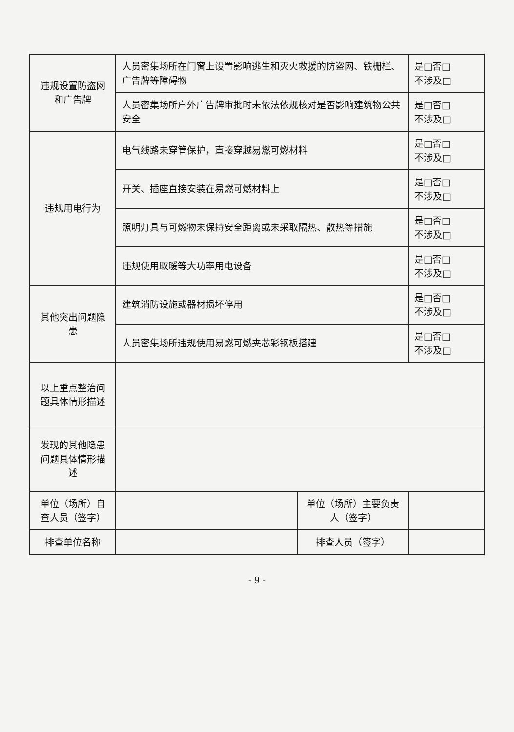| 违规设置防盗网和广告牌 | 人员密集场所在门窗上设置影响逃生和灭火救援的防盗网、铁栅栏、广告牌等障碍物 | | 是□否□ 不涉及□ |
| | 人员密集场所户外广告牌审批时未依法依规核对是否影响建筑物公共安全 | | 是□否□ 不涉及□ |
| 违规用电行为 | 电气线路未穿管保护，直接穿越易燃可燃材料 | | 是□否□ 不涉及□ |
| | 开关、插座直接安装在易燃可燃材料上 | | 是□否□ 不涉及□ |
| | 照明灯具与可燃物未保持安全距离或未采取隔热、散热等措施 | | 是□否□ 不涉及□ |
| | 违规使用取暖等大功率用电设备 | | 是□否□ 不涉及□ |
| 其他突出问题隐患 | 建筑消防设施或器材损坏停用 | | 是□否□ 不涉及□ |
| | 人员密集场所违规使用易燃可燃夹芯彩钢板搭建 | | 是□否□ 不涉及□ |
| 以上重点整治问题具体情形描述 | | | |
| 发现的其他隐患问题具体情形描述 | | | |
| 单位（场所）自查人员（签字） | | 单位（场所）主要负责人（签字） | |
| 排查单位名称 | | 排查人员（签字） | |
- 9 -